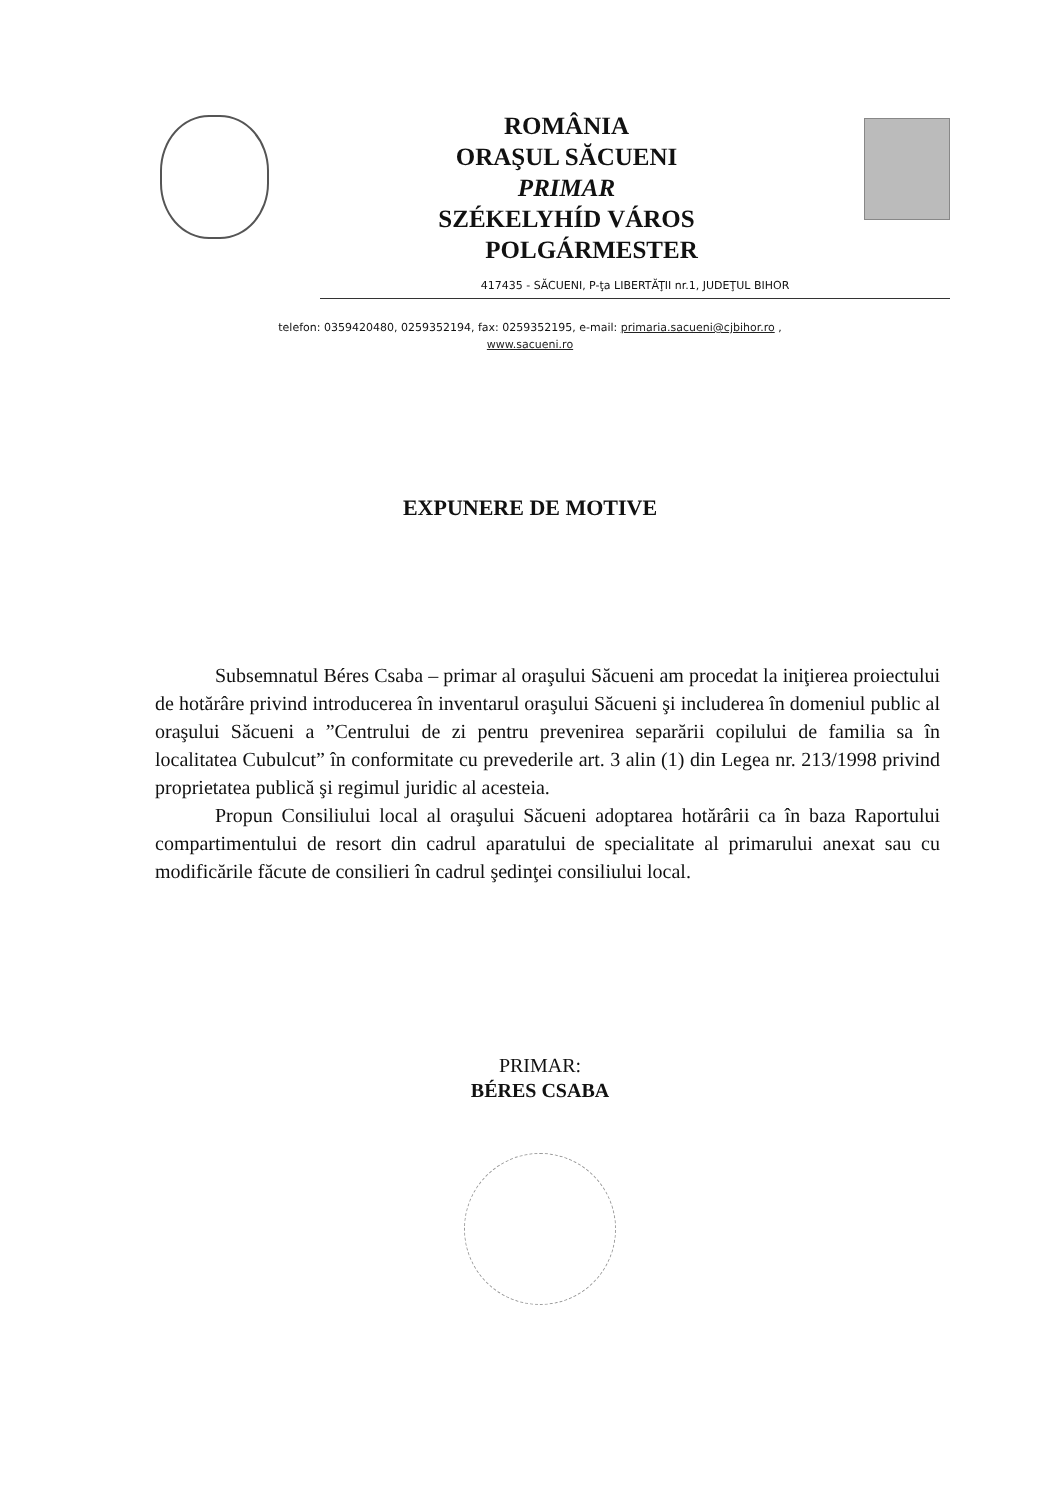ROMÂNIA
ORAŞUL SĂCUENI
PRIMAR
SZÉKELYHÍD VÁROS
POLGÁRMESTER
417435 - SĂCUENI, P-ţa LIBERTĂŢII nr.1, JUDEŢUL BIHOR
telefon: 0359420480, 0259352194, fax: 0259352195, e-mail: primaria.sacueni@cjbihor.ro ,
www.sacueni.ro
EXPUNERE DE MOTIVE
Subsemnatul Béres Csaba – primar al oraşului Săcueni am procedat la iniţierea proiectului de hotărâre privind introducerea în inventarul oraşului Săcueni şi includerea în domeniul public al oraşului Săcueni a ”Centrului de zi pentru prevenirea separării copilului de familia sa în localitatea Cubulcut” în conformitate cu prevederile art. 3 alin (1) din Legea nr. 213/1998 privind proprietatea publică şi regimul juridic al acesteia.
Propun Consiliului local al oraşului Săcueni adoptarea hotărârii ca în baza Raportului compartimentului de resort din cadrul aparatului de specialitate al primarului anexat sau cu modificările făcute de consilieri în cadrul şedinţei consiliului local.
PRIMAR:
BÉRES CSABA